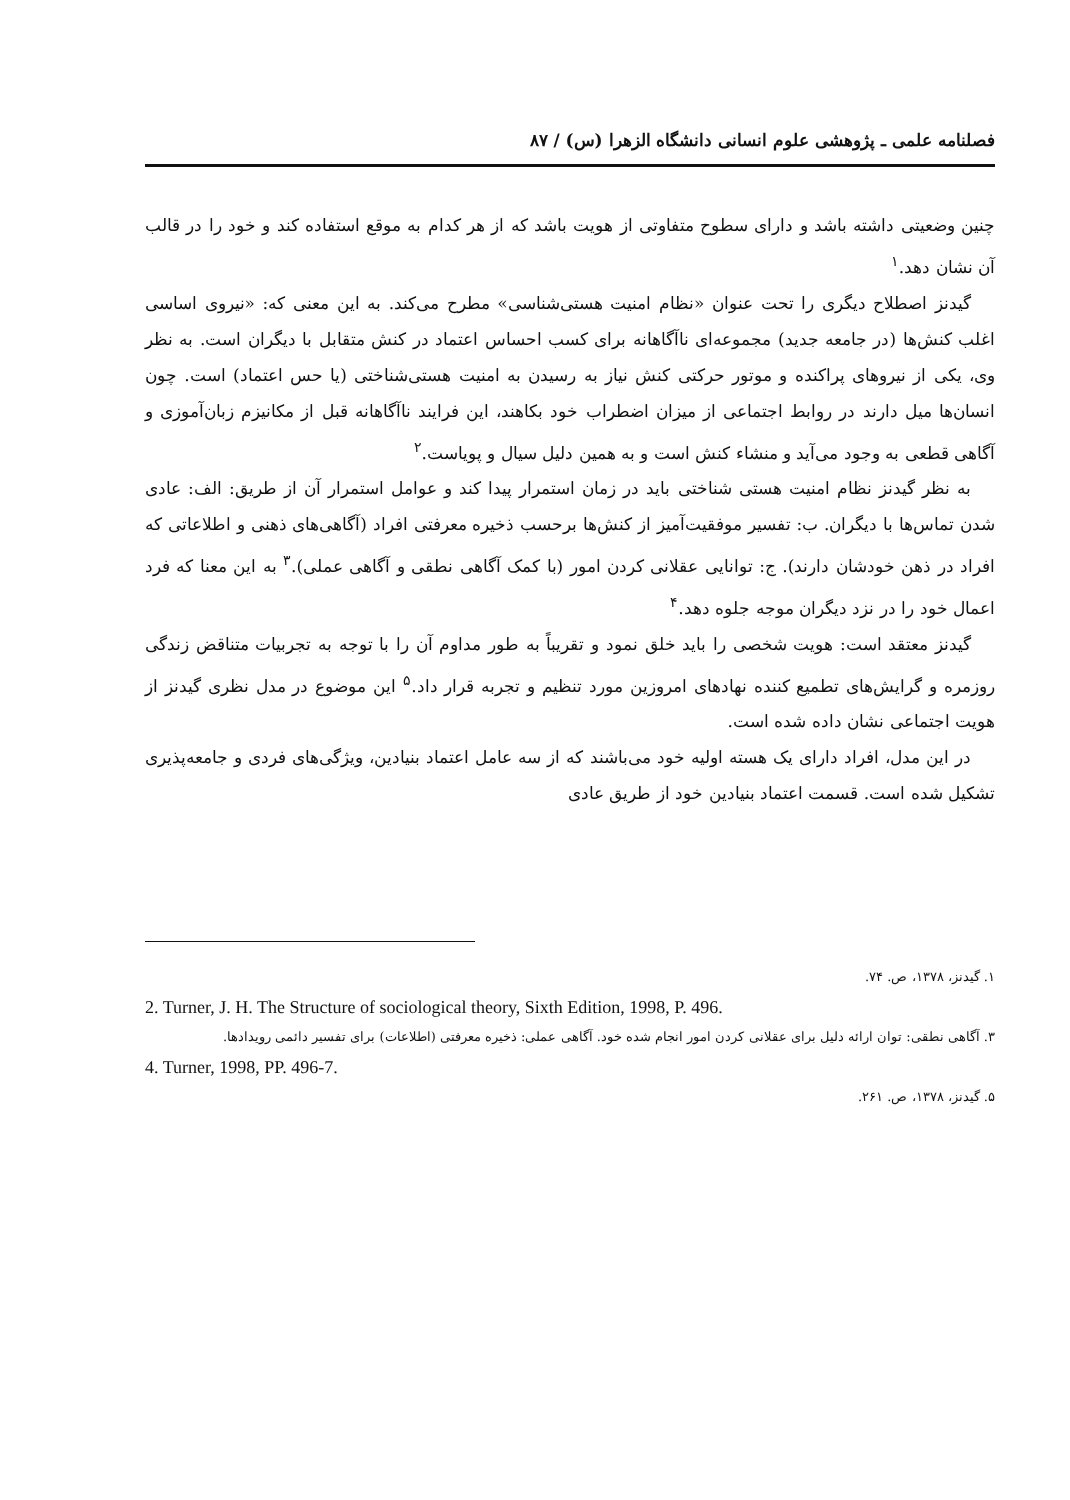فصلنامه علمی ـ پژوهشی علوم انسانی دانشگاه الزهرا (س) / ۸۷
چنین وضعیتی داشته باشد و دارای سطوح متفاوتی از هویت باشد که از هر کدام به موقع استفاده کند و خود را در قالب آن نشان دهد.<sup>۱</sup>
گیدنز اصطلاح دیگری را تحت عنوان «نظام امنیت هستی‌شناسی» مطرح می‌کند. به این معنی که: «نیروی اساسی اغلب کنش‌ها (در جامعه جدید) مجموعه‌ای ناآگاهانه برای کسب احساس اعتماد در کنش متقابل با دیگران است. به نظر وی، یکی از نیروهای پراکنده و موتور حرکتی کنش نیاز به رسیدن به امنیت هستی‌شناختی (یا حس اعتماد) است. چون انسان‌ها میل دارند در روابط اجتماعی از میزان اضطراب خود بکاهند، این فرایند ناآگاهانه قبل از مکانیزم زبان‌آموزی و آگاهی قطعی به وجود می‌آید و منشاء کنش است و به همین دلیل سیال و پویاست.<sup>۲</sup>
به نظر گیدنز نظام امنیت هستی شناختی باید در زمان استمرار پیدا کند و عوامل استمرار آن از طریق: الف: عادی شدن تماس‌ها با دیگران. ب: تفسیر موفقیت‌آمیز از کنش‌ها برحسب ذخیره معرفتی افراد (آگاهی‌های ذهنی و اطلاعاتی که افراد در ذهن خودشان دارند). ج: توانایی عقلانی کردن امور (با کمک آگاهی نطقی و آگاهی عملی).<sup>۳</sup> به این معنا که فرد اعمال خود را در نزد دیگران موجه جلوه دهد.<sup>۴</sup>
گیدنز معتقد است: هویت شخصی را باید خلق نمود و تقریباً به طور مداوم آن را با توجه به تجربیات متناقض زندگی روزمره و گرایش‌های تطمیع کننده نهادهای امروزین مورد تنظیم و تجربه قرار داد.<sup>۵</sup> این موضوع در مدل نظری گیدنز از هویت اجتماعی نشان داده شده است.
در این مدل، افراد دارای یک هسته اولیه خود می‌باشند که از سه عامل اعتماد بنیادین، ویژگی‌های فردی و جامعه‌پذیری تشکیل شده است. قسمت اعتماد بنیادین خود از طریق عادی
۱. گیدنز، ۱۳۷۸، ص. ۷۴.
2. Turner, J. H. The Structure of sociological theory, Sixth Edition, 1998, P. 496.
۳. آگاهی نطقی: توان ارائه دلیل برای عقلانی کردن امور انجام شده خود. آگاهی عملی: ذخیره معرفتی (اطلاعات) برای تفسیر دائمی رویدادها.
4. Turner, 1998, PP. 496-7.
۵. گیدنز، ۱۳۷۸، ص. ۲۶۱.